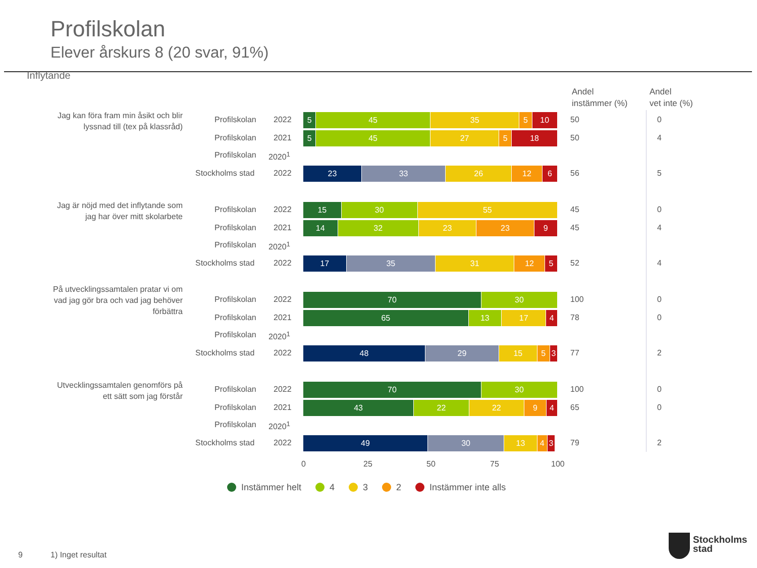Profilskolan
Elever årskurs 8 (20 svar, 91%)
Inflytande
Andel
instämmer (%)
Andel
vet inte (%)
Jag kan föra fram min åsikt och blir lyssnad till (tex på klassråd)
Profilskolan 2022
5 45 35 5 10 50 0
Profilskolan 2021
5 45 27 5 18 50 4
Profilskolan 2020<sup>1</sup>
Stockholms stad 2022
23 33 26 12 6 56 5
Jag är nöjd med det inflytande som jag har över mitt skolarbete
Profilskolan 2022
15 30 55 45 0
Profilskolan 2021
14 32 23 23 9 45 4
Profilskolan 2020<sup>1</sup>
Stockholms stad 2022
17 35 31 12 5 52 4
På utvecklingssamtalen pratar vi om vad jag gör bra och vad jag behöver förbättra
Profilskolan 2022
70 30 100 0
Profilskolan 2021
65 13 17 4 78 0
Profilskolan 2020<sup>1</sup>
Stockholms stad 2022
48 29 15 5 3 77 2
Utvecklingssamtalen genomförs på ett sätt som jag förstår
Profilskolan 2022
70 30 100 0
Profilskolan 2021
43 22 22 9 4 65 0
Profilskolan 2020<sup>1</sup>
Stockholms stad 2022
49 30 13 4 3 79 2
0 25 50 75 100
Instämmer helt 4 3 2 Instämmer inte alls
9 1) Inget resultat
Stockholms
stad